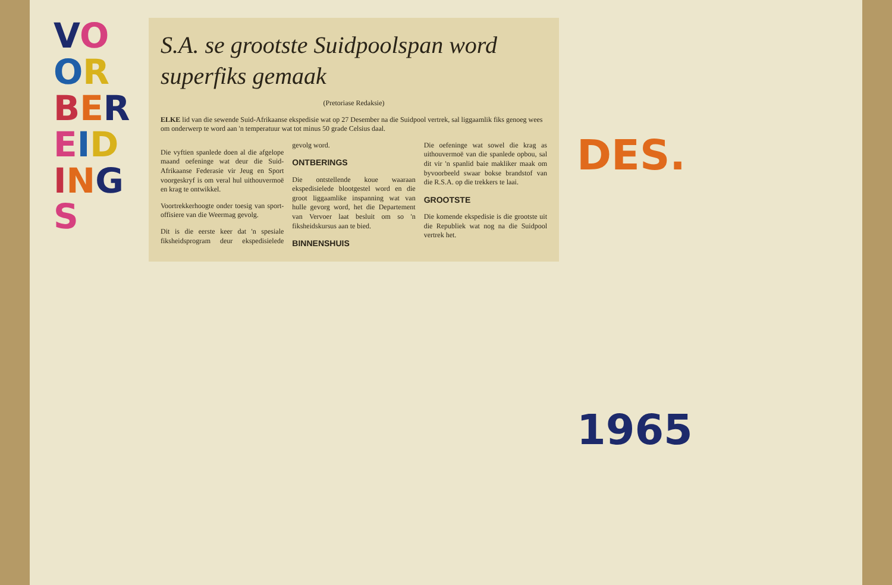VOORBEREIDINGS
S.A. se grootste Suidpoolspan word superfiks gemaak
(Pretoriase Redaksie)
ELKE lid van die sewende Suid-Afrikaanse ekspedisie wat op 27 Desember na die Suidpool vertrek, sal liggaamlik fiks genoeg wees om onderwerp te word aan 'n temperatuur wat tot minus 50 grade Celsius daal.
Die vyftien spanlede doen al die afgelope maand oefeninge wat deur die Suid-Afrikaanse Federasie vir Jeug en Sport voorgeskryf is om veral hul uithouvermoë en krag te ontwikkel.
Voortrekkerhoogte onder toesig van sport-offisiere van die Weermag gevolg.
Dit is die eerste keer dat 'n spesiale fiksheidsprogram deur ekspedisielede gevolg word.
ONTBERINGS
Die ontstellende koue waaraan ekspedisielede blootgestel word en die groot liggaamlike inspanning wat van hulle gevorg word, het die Departement van Vervoer laat besluit om so 'n fiksheidskursus aan te bied.
BINNENSHUIS
Die oefeninge wat sowel die krag as uithouvermoë van die spanlede opbou, sal dit vir 'n spanlid baie makliker maak om byvoorbeeld swaar bokse brandstof van die R.S.A. op die trekkers te laai.
GROOTSTE
Die komende ekspedisie is die grootste uit die Republiek wat nog na die Suidpool vertrek het.
DES.
1965